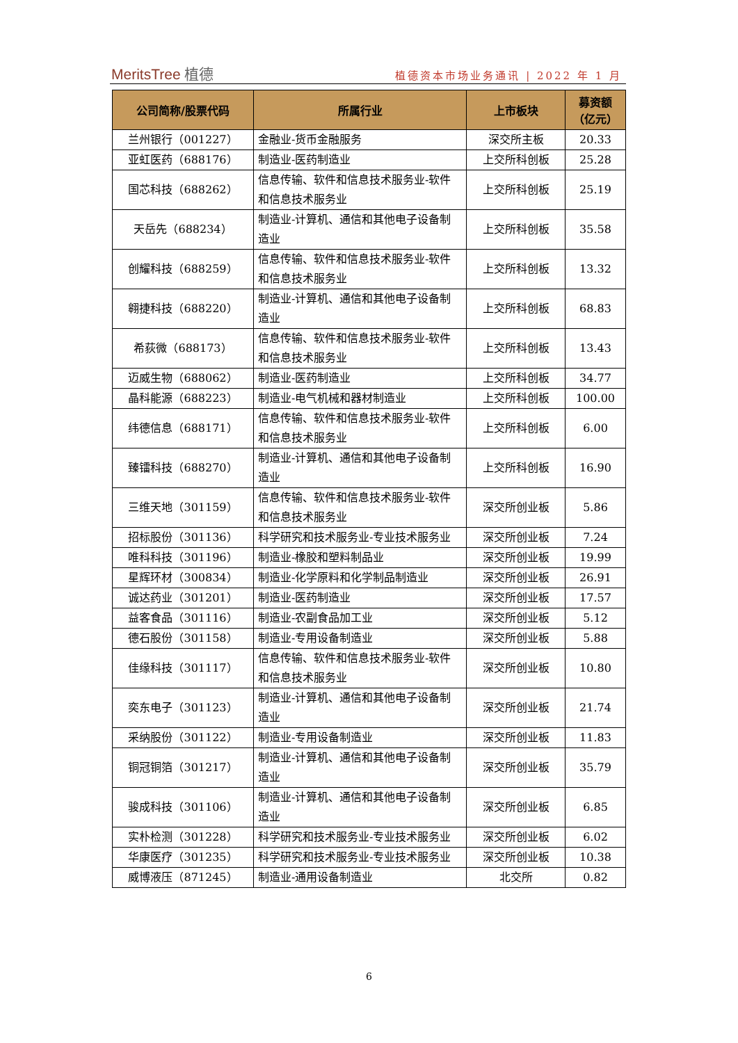MeritsTree 植德
植德资本市场业务通讯 | 2022 年 1 月
| 公司简称/股票代码 | 所属行业 | 上市板块 | 募资额 （亿元） |
| --- | --- | --- | --- |
| 兰州银行（001227） | 金融业-货币金融服务 | 深交所主板 | 20.33 |
| 亚虹医药（688176） | 制造业-医药制造业 | 上交所科创板 | 25.28 |
| 国芯科技（688262） | 信息传输、软件和信息技术服务业-软件和信息技术服务业 | 上交所科创板 | 25.19 |
| 天岳先（688234） | 制造业-计算机、通信和其他电子设备制造业 | 上交所科创板 | 35.58 |
| 创耀科技（688259） | 信息传输、软件和信息技术服务业-软件和信息技术服务业 | 上交所科创板 | 13.32 |
| 翱捷科技（688220） | 制造业-计算机、通信和其他电子设备制造业 | 上交所科创板 | 68.83 |
| 希荻微（688173） | 信息传输、软件和信息技术服务业-软件和信息技术服务业 | 上交所科创板 | 13.43 |
| 迈威生物（688062） | 制造业-医药制造业 | 上交所科创板 | 34.77 |
| 晶科能源（688223） | 制造业-电气机械和器材制造业 | 上交所科创板 | 100.00 |
| 纬德信息（688171） | 信息传输、软件和信息技术服务业-软件和信息技术服务业 | 上交所科创板 | 6.00 |
| 臻镭科技（688270） | 制造业-计算机、通信和其他电子设备制造业 | 上交所科创板 | 16.90 |
| 三维天地（301159） | 信息传输、软件和信息技术服务业-软件和信息技术服务业 | 深交所创业板 | 5.86 |
| 招标股份（301136） | 科学研究和技术服务业-专业技术服务业 | 深交所创业板 | 7.24 |
| 唯科科技（301196） | 制造业-橡胶和塑料制品业 | 深交所创业板 | 19.99 |
| 星辉环材（300834） | 制造业-化学原料和化学制品制造业 | 深交所创业板 | 26.91 |
| 诚达药业（301201） | 制造业-医药制造业 | 深交所创业板 | 17.57 |
| 益客食品（301116） | 制造业-农副食品加工业 | 深交所创业板 | 5.12 |
| 德石股份（301158） | 制造业-专用设备制造业 | 深交所创业板 | 5.88 |
| 佳缘科技（301117） | 信息传输、软件和信息技术服务业-软件和信息技术服务业 | 深交所创业板 | 10.80 |
| 奕东电子（301123） | 制造业-计算机、通信和其他电子设备制造业 | 深交所创业板 | 21.74 |
| 采纳股份（301122） | 制造业-专用设备制造业 | 深交所创业板 | 11.83 |
| 铜冠铜箔（301217） | 制造业-计算机、通信和其他电子设备制造业 | 深交所创业板 | 35.79 |
| 骏成科技（301106） | 制造业-计算机、通信和其他电子设备制造业 | 深交所创业板 | 6.85 |
| 实朴检测（301228） | 科学研究和技术服务业-专业技术服务业 | 深交所创业板 | 6.02 |
| 华康医疗（301235） | 科学研究和技术服务业-专业技术服务业 | 深交所创业板 | 10.38 |
| 威博液压（871245） | 制造业-通用设备制造业 | 北交所 | 0.82 |
6